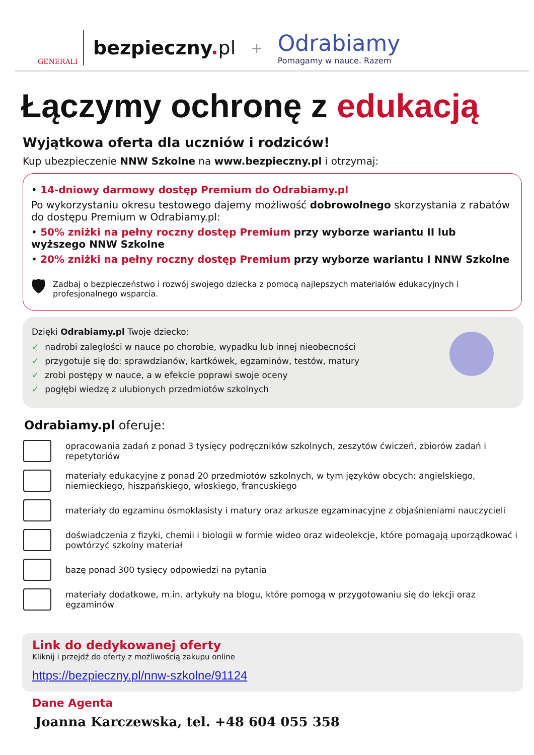GENERALI
bezpieczny. pl
+
Odrabiamy
Pomagamy w nauce. Razem
Łączymy ochronę z edukacją
Wyjątkowa oferta dla uczniów i rodziców!
Kup ubezpieczenie NNW Szkolne na www.bezpieczny.pl i otrzymaj:
• 14-dniowy darmowy dostęp Premium do Odrabiamy.pl
Po wykorzystaniu okresu testowego dajemy możliwość dobrowolnego skorzystania z rabatów do dostępu Premium w Odrabiamy.pl:
• 50% zniżki na pełny roczny dostęp Premium przy wyborze wariantu II lub wyższego NNW Szkolne
• 20% zniżki na pełny roczny dostęp Premium przy wyborze wariantu I NNW Szkolne
🛡 Zadbaj o bezpieczeństwo i rozwój swojego dziecka z pomocą najlepszych materiałów edukacyjnych i profesjonalnego wsparcia.
Dzięki Odrabiamy.pl Twoje dziecko:
✓ nadrobi zaległości w nauce po chorobie, wypadku lub innej nieobecności
✓ przygotuje się do: sprawdzianów, kartkówek, egzaminów, testów, matury
✓ zrobi postępy w nauce, a w efekcie poprawi swoje oceny
✓ pogłębi wiedzę z ulubionych przedmiotów szkolnych
Odrabiamy.pl oferuje:
opracowania zadań z ponad 3 tysięcy podręczników szkolnych, zeszytów ćwiczeń, zbiorów zadań i repetytoriów
materiały edukacyjne z ponad 20 przedmiotów szkolnych, w tym języków obcych: angielskiego, niemieckiego, hiszpańskiego, włoskiego, francuskiego
materiały do egzaminu ósmoklasisty i matury oraz arkusze egzaminacyjne z objaśnieniami nauczycieli
doświadczenia z fizyki, chemii i biologii w formie wideo oraz wideolekcje, które pomagają uporządkować i powtórzyć szkolny materiał
bazę ponad 300 tysięcy odpowiedzi na pytania
materiały dodatkowe, m.in. artykuły na blogu, które pomogą w przygotowaniu się do lekcji oraz egzaminów
Link do dedykowanej oferty
Kliknij i przejdź do oferty z możliwością zakupu online
https://bezpieczny.pl/nnw-szkolne/91124
Dane Agenta
Joanna Karczewska, tel. +48 604 055 358